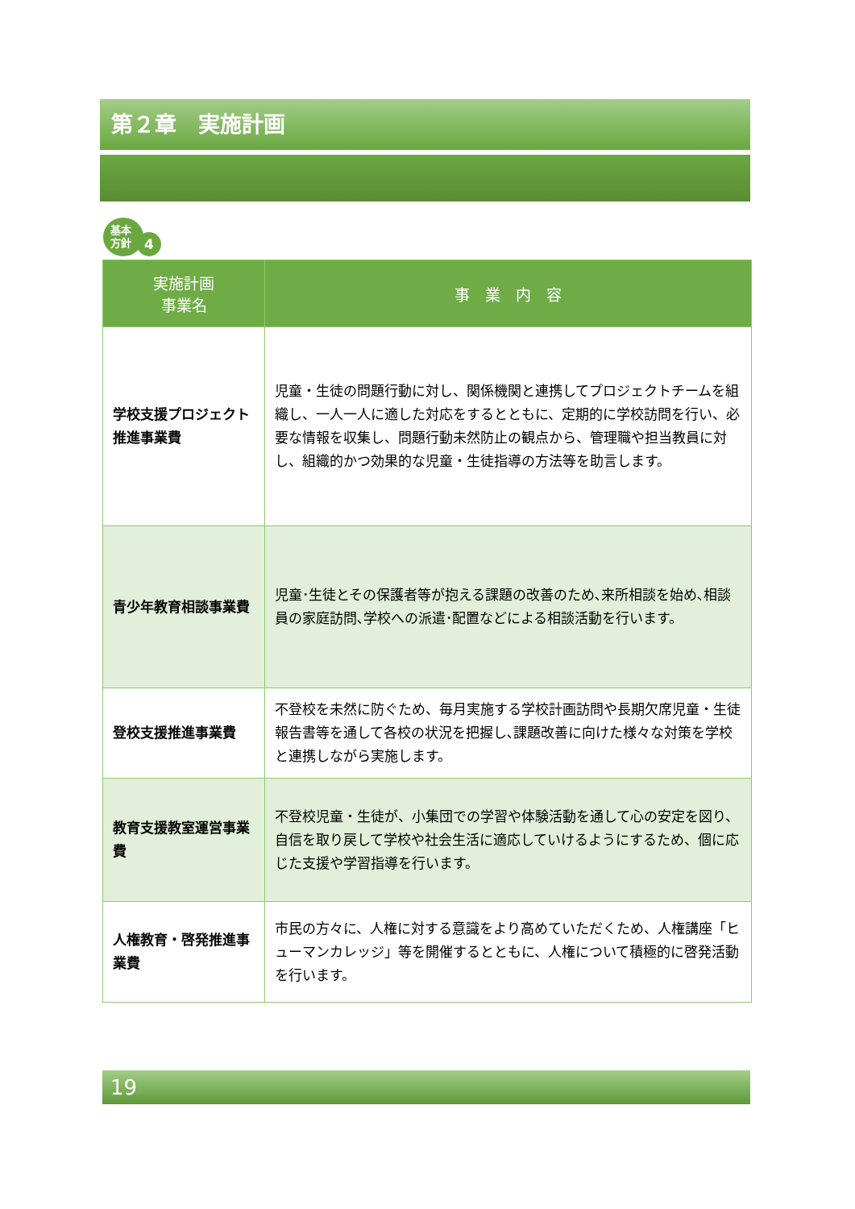第２章　実施計画
基本
方針
4
| 実施計画 事業名 | 事 業 内 容 |
| --- | --- |
| 学校支援プロジェクト推進事業費 | 児童・生徒の問題行動に対し、関係機関と連携してプロジェクトチームを組織し、一人一人に適した対応をするとともに、定期的に学校訪問を行い、必要な情報を収集し、問題行動未然防止の観点から、管理職や担当教員に対し、組織的かつ効果的な児童・生徒指導の方法等を助言します。 |
| 青少年教育相談事業費 | 児童･生徒とその保護者等が抱える課題の改善のため､来所相談を始め､相談員の家庭訪問､学校への派遣･配置などによる相談活動を行います。 |
| 登校支援推進事業費 | 不登校を未然に防ぐため、毎月実施する学校計画訪問や長期欠席児童・生徒報告書等を通して各校の状況を把握し､課題改善に向けた様々な対策を学校と連携しながら実施します。 |
| 教育支援教室運営事業費 | 不登校児童・生徒が、小集団での学習や体験活動を通して心の安定を図り、自信を取り戻して学校や社会生活に適応していけるようにするため、個に応じた支援や学習指導を行います。 |
| 人権教育・啓発推進事業費 | 市民の方々に、人権に対する意識をより高めていただくため、人権講座「ヒューマンカレッジ」等を開催するとともに、人権について積極的に啓発活動を行います。 |
19